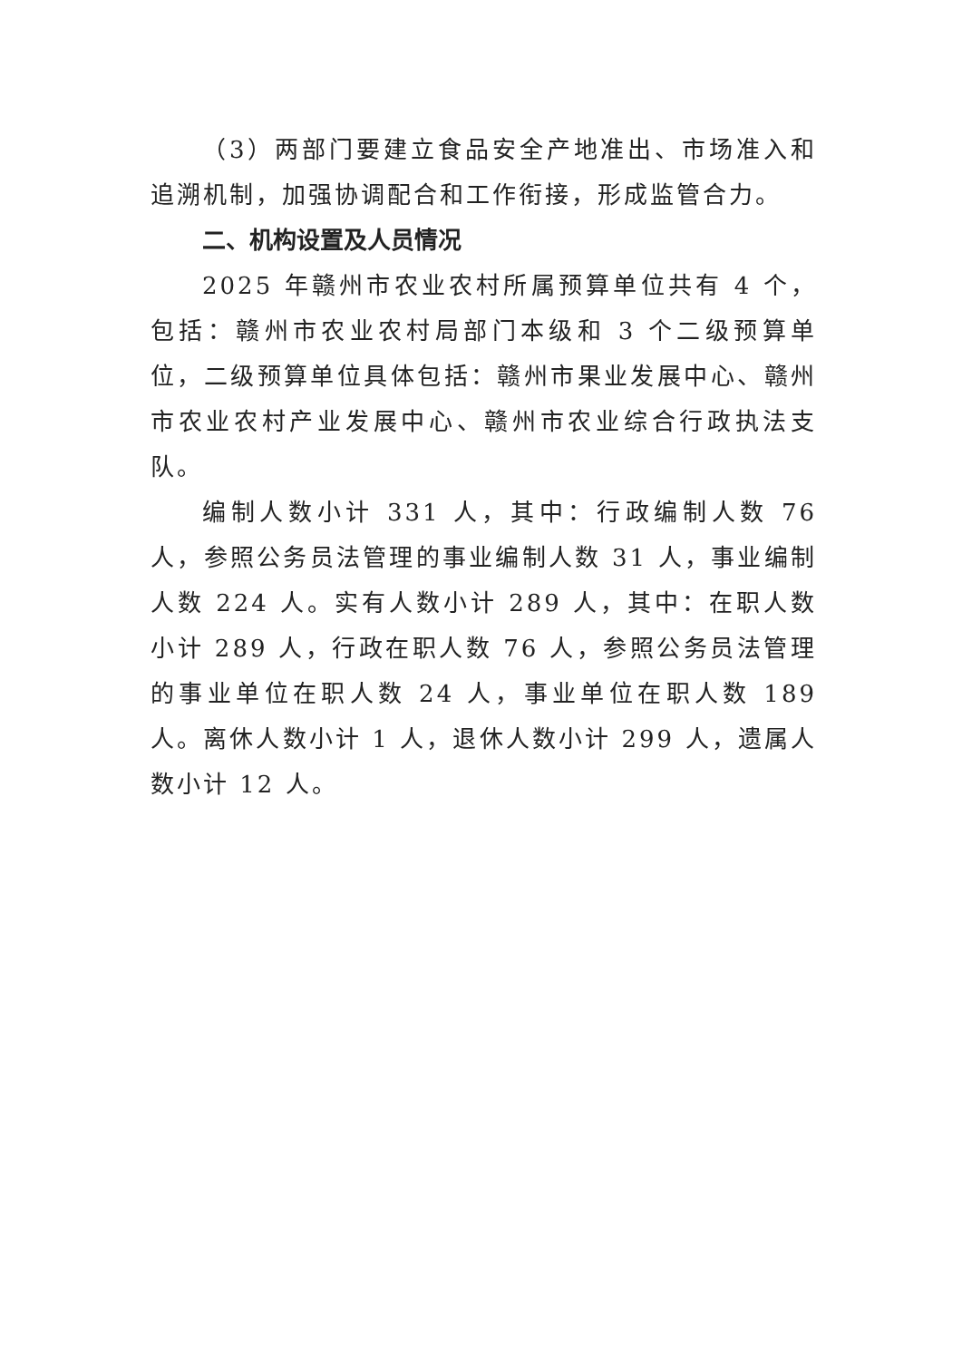（3）两部门要建立食品安全产地准出、市场准入和追溯机制，加强协调配合和工作衔接，形成监管合力。
二、机构设置及人员情况
2025 年赣州市农业农村所属预算单位共有 4 个，包括：赣州市农业农村局部门本级和 3 个二级预算单位，二级预算单位具体包括：赣州市果业发展中心、赣州市农业农村产业发展中心、赣州市农业综合行政执法支队。
编制人数小计 331 人，其中：行政编制人数 76 人，参照公务员法管理的事业编制人数 31 人，事业编制人数 224 人。实有人数小计 289 人，其中：在职人数小计 289 人，行政在职人数 76 人，参照公务员法管理的事业单位在职人数 24 人，事业单位在职人数 189 人。离休人数小计 1 人，退休人数小计 299 人，遗属人数小计 12 人。